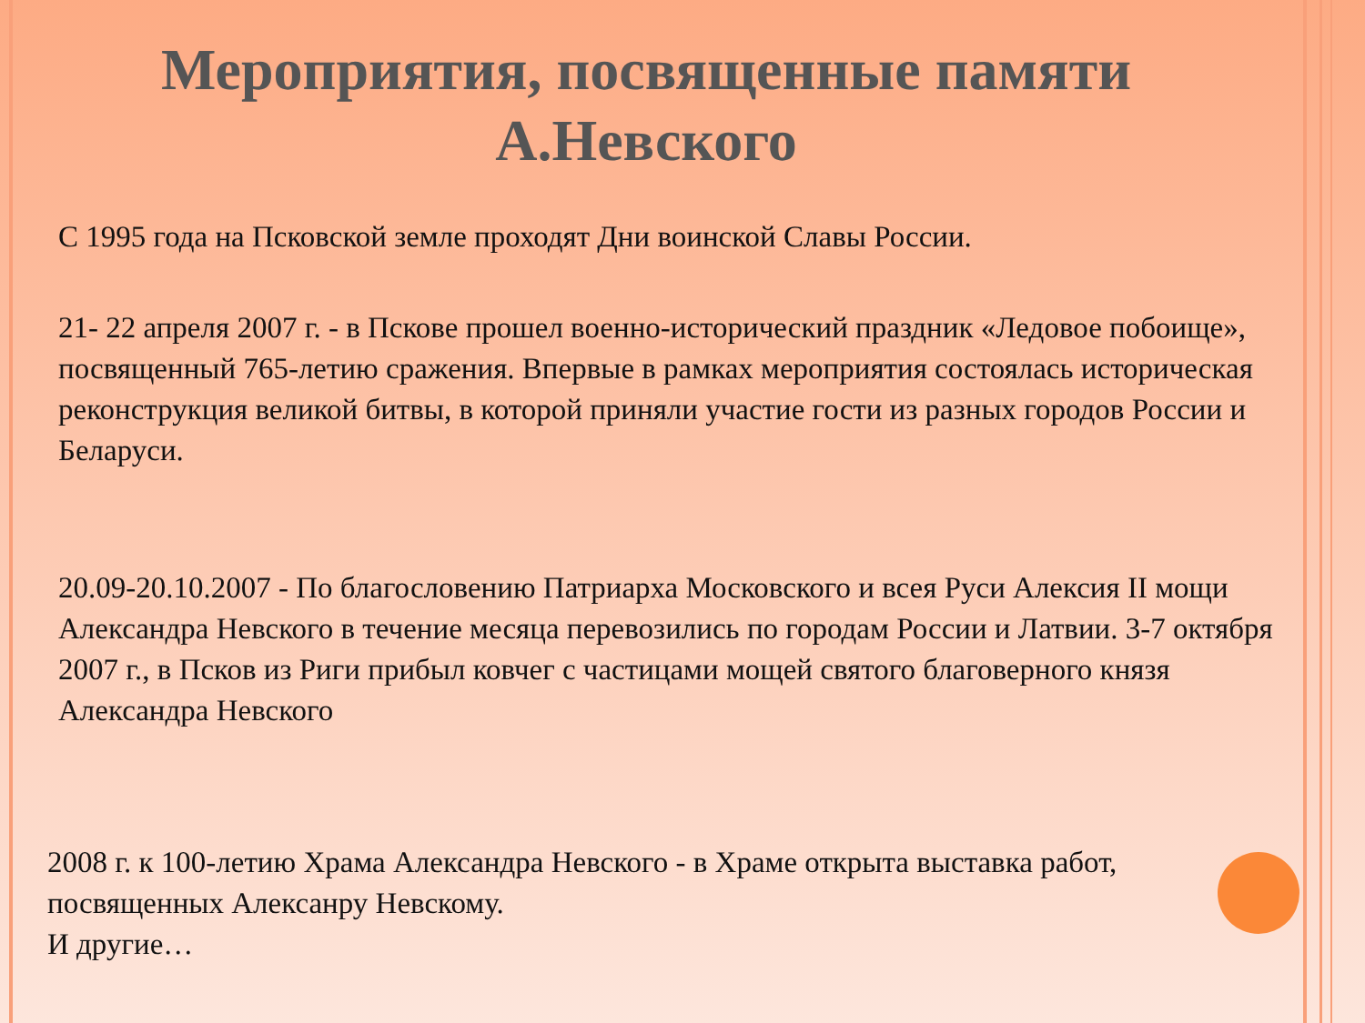Мероприятия, посвященные памяти
А.Невского
С 1995 года на Псковской земле проходят Дни воинской Славы России.
21- 22 апреля 2007 г. - в Пскове прошел военно-исторический праздник «Ледовое побоище», посвященный 765-летию сражения. Впервые в рамках мероприятия состоялась историческая реконструкция великой битвы, в которой приняли участие гости из разных городов России и Беларуси.
20.09-20.10.2007 - По благословению Патриарха Московского и всея Руси Алексия II мощи Александра Невского в течение месяца перевозились по городам России и Латвии. 3-7 октября 2007 г., в Псков из Риги прибыл ковчег с частицами мощей святого благоверного князя Александра Невского
2008 г. к 100-летию Храма Александра Невского - в Храме открыта выставка работ, посвященных Алексанру Невскому.
И другие…